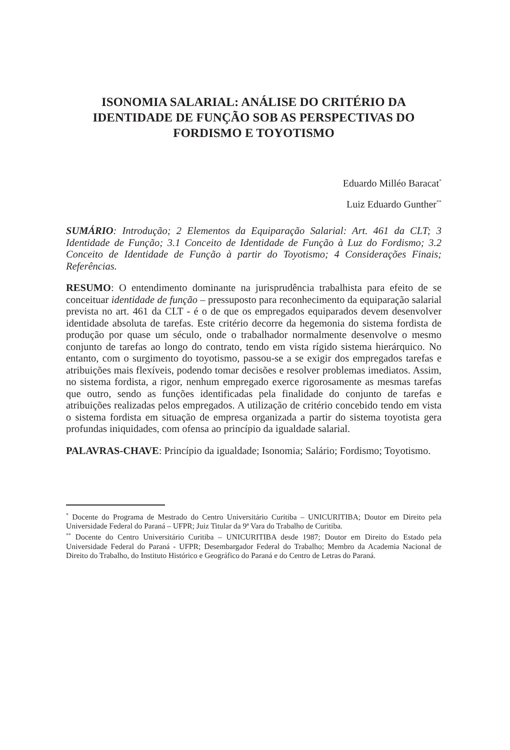ISONOMIA SALARIAL: ANÁLISE DO CRITÉRIO DA IDENTIDADE DE FUNÇÃO SOB AS PERSPECTIVAS DO FORDISMO E TOYOTISMO
Eduardo Milléo Baracat<sup>*</sup>
Luiz Eduardo Gunther<sup>**</sup>
SUMÁRIO: Introdução; 2 Elementos da Equiparação Salarial: Art. 461 da CLT; 3 Identidade de Função; 3.1 Conceito de Identidade de Função à Luz do Fordismo; 3.2 Conceito de Identidade de Função à partir do Toyotismo; 4 Considerações Finais; Referências.
RESUMO: O entendimento dominante na jurisprudência trabalhista para efeito de se conceituar identidade de função – pressuposto para reconhecimento da equiparação salarial prevista no art. 461 da CLT - é o de que os empregados equiparados devem desenvolver identidade absoluta de tarefas. Este critério decorre da hegemonia do sistema fordista de produção por quase um século, onde o trabalhador normalmente desenvolve o mesmo conjunto de tarefas ao longo do contrato, tendo em vista rígido sistema hierárquico. No entanto, com o surgimento do toyotismo, passou-se a se exigir dos empregados tarefas e atribuições mais flexíveis, podendo tomar decisões e resolver problemas imediatos. Assim, no sistema fordista, a rigor, nenhum empregado exerce rigorosamente as mesmas tarefas que outro, sendo as funções identificadas pela finalidade do conjunto de tarefas e atribuições realizadas pelos empregados. A utilização de critério concebido tendo em vista o sistema fordista em situação de empresa organizada a partir do sistema toyotista gera profundas iniquidades, com ofensa ao princípio da igualdade salarial.
PALAVRAS-CHAVE: Princípio da igualdade; Isonomia; Salário; Fordismo; Toyotismo.
<sup>*</sup> Docente do Programa de Mestrado do Centro Universitário Curitiba – UNICURITIBA; Doutor em Direito pela Universidade Federal do Paraná – UFPR; Juiz Titular da 9ª Vara do Trabalho de Curitiba.
<sup>**</sup> Docente do Centro Universitário Curitiba – UNICURITIBA desde 1987; Doutor em Direito do Estado pela Universidade Federal do Paraná - UFPR; Desembargador Federal do Trabalho; Membro da Academia Nacional de Direito do Trabalho, do Instituto Histórico e Geográfico do Paraná e do Centro de Letras do Paraná.